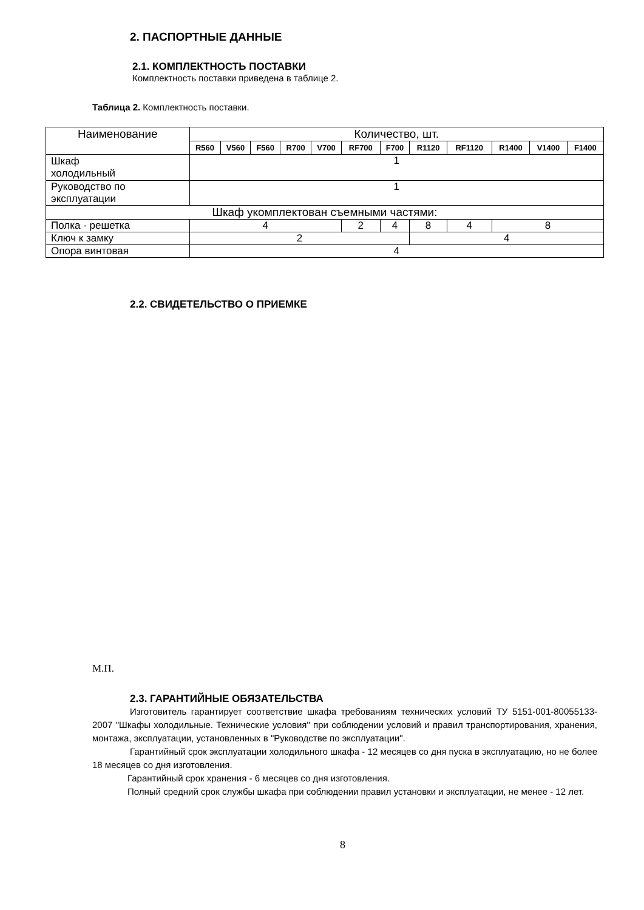2. ПАСПОРТНЫЕ ДАННЫЕ
2.1. КОМПЛЕКТНОСТЬ ПОСТАВКИ
Комплектность поставки приведена в таблице 2.
Таблица 2. Комплектность поставки.
| Наименование | Количество, шт. | | | | | | | | | | | |
| --- | --- | --- | --- | --- | --- | --- | --- | --- | --- | --- | --- | --- |
| | R560 | V560 | F560 | R700 | V700 | RF700 | F700 | R1120 | RF1120 | R1400 | V1400 | F1400 |
| Шкаф холодильный | 1 | | | | | | | | | | | |
| Руководство по эксплуатации | 1 | | | | | | | | | | | |
| Шкаф укомплектован съемными частями: | | | | | | | | | | | | |
| Полка - решетка | 4 | | | | | 2 | 4 | 8 | 4 | 8 | | |
| Ключ к замку | 2 | | | | | | | 4 | | | | |
| Опора винтовая | 4 | | | | | | | | | | | |
2.2. СВИДЕТЕЛЬСТВО О ПРИЕМКЕ
М.П.
2.3. ГАРАНТИЙНЫЕ ОБЯЗАТЕЛЬСТВА
Изготовитель гарантирует соответствие шкафа требованиям технических условий ТУ 5151-001-80055133-2007 "Шкафы холодильные. Технические условия" при соблюдении условий и правил транспортирования, хранения, монтажа, эксплуатации, установленных в "Руководстве по эксплуатации".
Гарантийный срок эксплуатации холодильного шкафа - 12 месяцев со дня пуска в эксплуатацию, но не более 18 месяцев со дня изготовления.
Гарантийный срок хранения - 6 месяцев со дня изготовления.
Полный средний срок службы шкафа при соблюдении правил установки и эксплуатации, не менее - 12 лет.
8